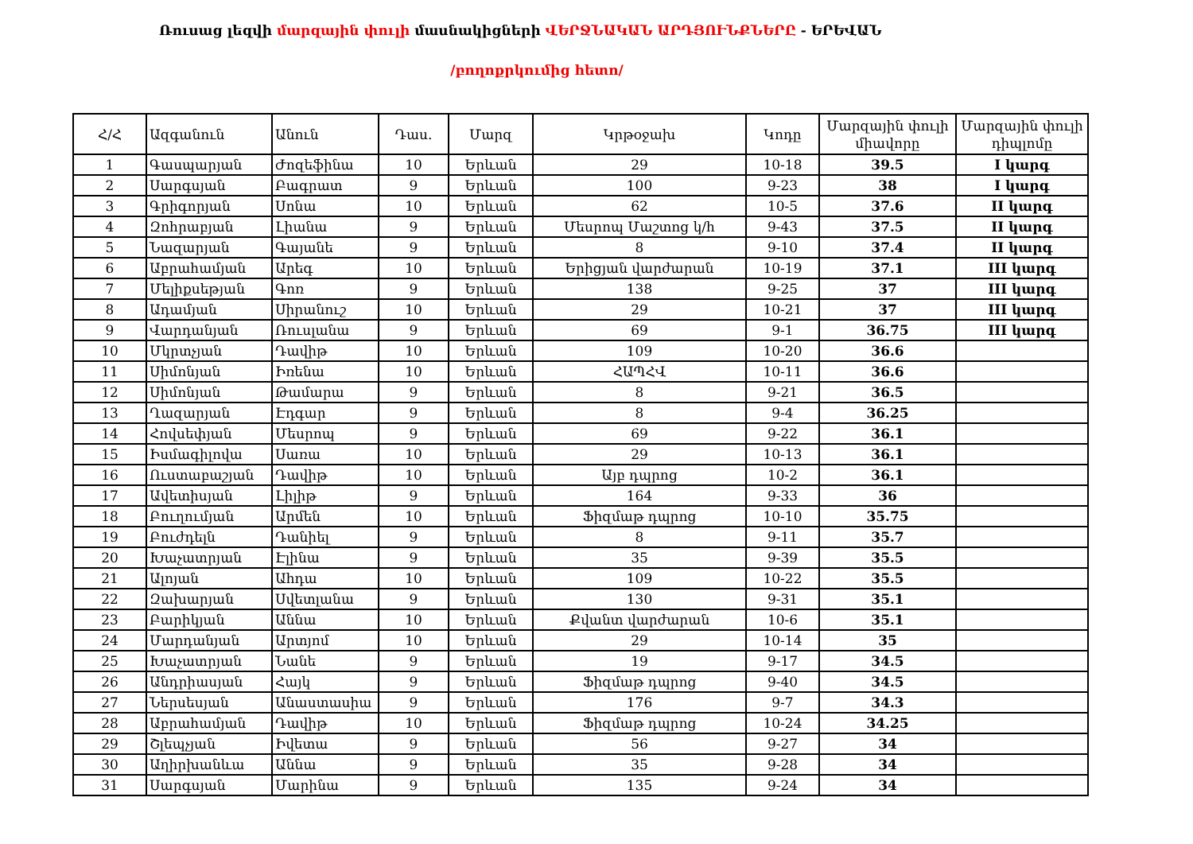Ռուսաց լեզվի մարզային փուլի մասնակիցների ՎԵՐՋՆԱԿԱՆ ԱՐԴՅՈՒՆՔՆԵՐԸ - ԵՐԵՎԱՆ
/բողոքրկումից հետո/
| Հ/Հ | Ազգանուն | Անուն | Դաս. | Մարզ | Կրթօջախ | Կոդը | Մարզային փուլի միավորը | Մարզային փուլի դիպլոմը |
| --- | --- | --- | --- | --- | --- | --- | --- | --- |
| 1 | Գասպարյան | Ժոզեֆինա | 10 | Երևան | 29 | 10-18 | 39.5 | I կարգ |
| 2 | Սարգսյան | Բագրատ | 9 | Երևան | 100 | 9-23 | 38 | I կարգ |
| 3 | Գրիգորյան | Սոնա | 10 | Երևան | 62 | 10-5 | 37.6 | II կարգ |
| 4 | Զոհրաբյան | Լիանա | 9 | Երևան | Մեսրոպ Մաշտոց կ/հ | 9-43 | 37.5 | II կարգ |
| 5 | Նազարյան | Գայանե | 9 | Երևան | 8 | 9-10 | 37.4 | II կարգ |
| 6 | Աբրահամյան | Արեգ | 10 | Երևան | Երիցյան վարժարան | 10-19 | 37.1 | III կարգ |
| 7 | Մելիքսեթյան | Գոռ | 9 | Երևան | 138 | 9-25 | 37 | III կարգ |
| 8 | Ադամյան | Սիրանուշ | 10 | Երևան | 29 | 10-21 | 37 | III կարգ |
| 9 | Վարդանյան | Ռուսլանա | 9 | Երևան | 69 | 9-1 | 36.75 | III կարգ |
| 10 | Մկրտչյան | Դավիթ | 10 | Երևան | 109 | 10-20 | 36.6 | |
| 11 | Սիմոնյան | Իռենա | 10 | Երևան | ՀԱՊՀՎ | 10-11 | 36.6 | |
| 12 | Սիմոնյան | Թամարա | 9 | Երևան | 8 | 9-21 | 36.5 | |
| 13 | Ղազարյան | Էդգար | 9 | Երևան | 8 | 9-4 | 36.25 | |
| 14 | Հովսեփյան | Մեսրոպ | 9 | Երևան | 69 | 9-22 | 36.1 | |
| 15 | Իսմագիլովա | Սառա | 10 | Երևան | 29 | 10-13 | 36.1 | |
| 16 | Ուստաբաշյան | Դավիթ | 10 | Երևան | Այբ դպրոց | 10-2 | 36.1 | |
| 17 | Ավետիսյան | Լիլիթ | 9 | Երևան | 164 | 9-33 | 36 | |
| 18 | Բուղումյան | Արմեն | 10 | Երևան | Ֆիզմաթ դպրոց | 10-10 | 35.75 | |
| 19 | Բուժդելն | Դանիել | 9 | Երևան | 8 | 9-11 | 35.7 | |
| 20 | Խաչատրյան | Էլինա | 9 | Երևան | 35 | 9-39 | 35.5 | |
| 21 | Ալոյան | Ահդա | 10 | Երևան | 109 | 10-22 | 35.5 | |
| 22 | Զախարյան | Սվետլանա | 9 | Երևան | 130 | 9-31 | 35.1 | |
| 23 | Բարիկյան | Աննա | 10 | Երևան | Քվանտ վարժարան | 10-6 | 35.1 | |
| 24 | Մարդանյան | Արտյոմ | 10 | Երևան | 29 | 10-14 | 35 | |
| 25 | Խաչատրյան | Նանե | 9 | Երևան | 19 | 9-17 | 34.5 | |
| 26 | Անդրիասյան | Հայկ | 9 | Երևան | Ֆիզմաթ դպրոց | 9-40 | 34.5 | |
| 27 | Ներսեսյան | Անաստասիա | 9 | Երևան | 176 | 9-7 | 34.3 | |
| 28 | Աբրահամյան | Դավիթ | 10 | Երևան | Ֆիզմաթ դպրոց | 10-24 | 34.25 | |
| 29 | Շլեպչյան | Իվետա | 9 | Երևան | 56 | 9-27 | 34 | |
| 30 | Աղիրխանևա | Աննա | 9 | Երևան | 35 | 9-28 | 34 | |
| 31 | Սարգսյան | Մարինա | 9 | Երևան | 135 | 9-24 | 34 | |